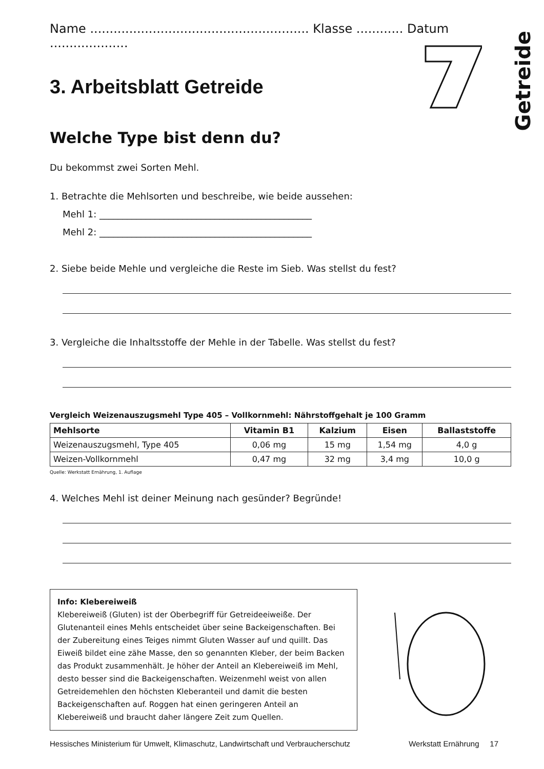Getreide
Name ........................................................ Klasse ............ Datum ....................
3. Arbeitsblatt Getreide
Welche Type bist denn du?
Du bekommst zwei Sorten Mehl.
1. Betrachte die Mehlsorten und beschreibe, wie beide aussehen:
Mehl 1: ______________________________________________
Mehl 2: ______________________________________________
2. Siebe beide Mehle und vergleiche die Reste im Sieb. Was stellst du fest?
3. Vergleiche die Inhaltsstoffe der Mehle in der Tabelle. Was stellst du fest?
Vergleich Weizenauszugsmehl Type 405 – Vollkornmehl: Nährstoffgehalt je 100 Gramm
| Mehlsorte | Vitamin B1 | Kalzium | Eisen | Ballaststoffe |
| --- | --- | --- | --- | --- |
| Weizenauszugsmehl, Type 405 | 0,06 mg | 15 mg | 1,54 mg | 4,0 g |
| Weizen-Vollkornmehl | 0,47 mg | 32 mg | 3,4 mg | 10,0 g |
Quelle: Werkstatt Ernährung, 1. Auflage
4. Welches Mehl ist deiner Meinung nach gesünder? Begründe!
Info: Klebereiweiß
Klebereiweiß (Gluten) ist der Oberbegriff für Getreideeiweiße. Der Glutenanteil eines Mehls entscheidet über seine Backeigen­schaften. Bei der Zubereitung eines Teiges nimmt Gluten Wasser auf und quillt. Das Eiweiß bildet eine zähe Masse, den so genannten Kleber, der beim Backen das Produkt zusammenhält. Je höher der Anteil an Klebereiweiß im Mehl, desto besser sind die Backeigen­schaften. Weizenmehl weist von allen Getreidemehlen den höchsten Kleberanteil und damit die besten Backeigenschaften auf. Roggen hat einen geringeren Anteil an Klebereiweiß und braucht daher längere Zeit zum Quellen.
Hessisches Ministerium für Umwelt, Klimaschutz, Landwirtschaft und Verbraucherschutz Werkstatt Ernährung 17